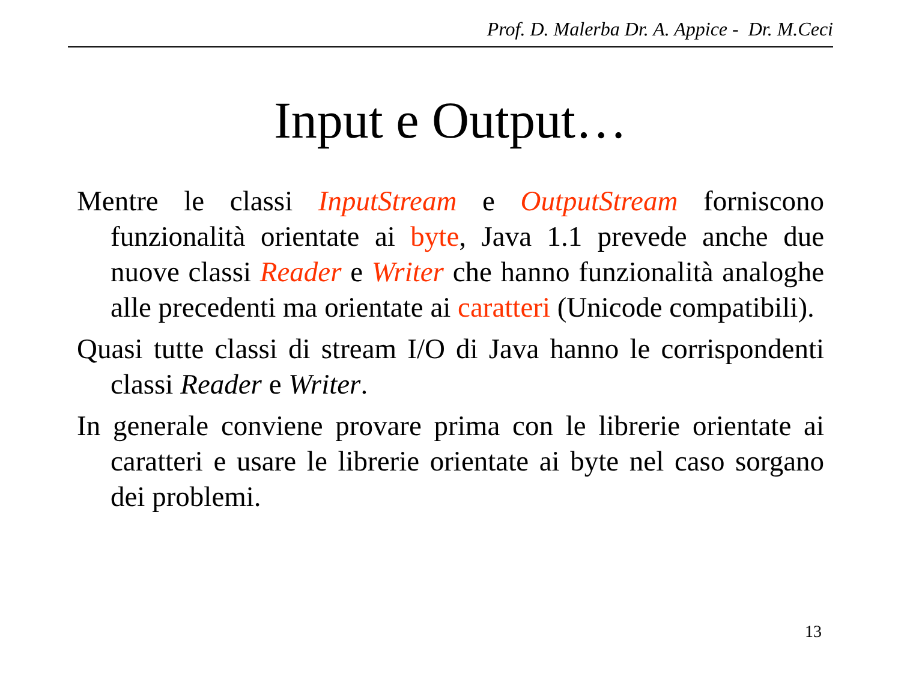Prof. D. Malerba Dr. A. Appice - Dr. M.Ceci
Input e Output…
Mentre le classi InputStream e OutputStream forniscono funzionalità orientate ai byte, Java 1.1 prevede anche due nuove classi Reader e Writer che hanno funzionalità analoghe alle precedenti ma orientate ai caratteri (Unicode compatibili).
Quasi tutte classi di stream I/O di Java hanno le corrispondenti classi Reader e Writer.
In generale conviene provare prima con le librerie orientate ai caratteri e usare le librerie orientate ai byte nel caso sorgano dei problemi.
13